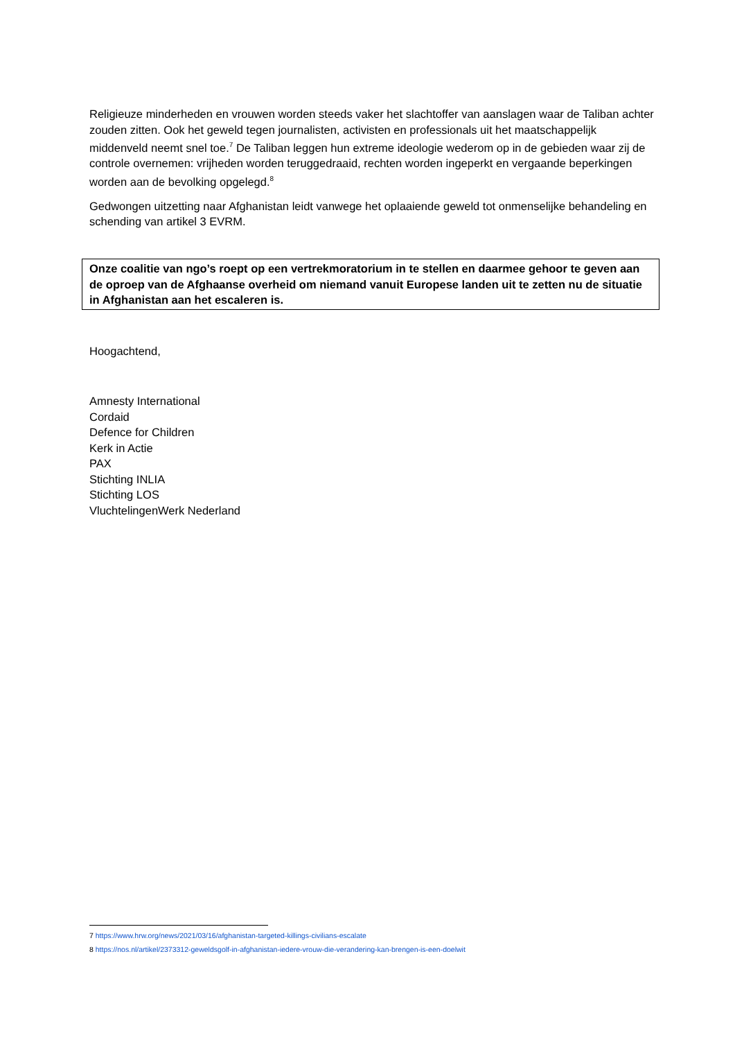Religieuze minderheden en vrouwen worden steeds vaker het slachtoffer van aanslagen waar de Taliban achter zouden zitten. Ook het geweld tegen journalisten, activisten en professionals uit het maatschappelijk middenveld neemt snel toe.<sup>7</sup> De Taliban leggen hun extreme ideologie wederom op in de gebieden waar zij de controle overnemen: vrijheden worden teruggedraaid, rechten worden ingeperkt en vergaande beperkingen worden aan de bevolking opgelegd.<sup>8</sup>
Gedwongen uitzetting naar Afghanistan leidt vanwege het oplaaiende geweld tot onmenselijke behandeling en schending van artikel 3 EVRM.
Onze coalitie van ngo’s roept op een vertrekmoratorium in te stellen en daarmee gehoor te geven aan de oproep van de Afghaanse overheid om niemand vanuit Europese landen uit te zetten nu de situatie in Afghanistan aan het escaleren is.
Hoogachtend,
Amnesty International
Cordaid
Defence for Children
Kerk in Actie
PAX
Stichting INLIA
Stichting LOS
VluchtelingenWerk Nederland
7 https://www.hrw.org/news/2021/03/16/afghanistan-targeted-killings-civilians-escalate
8 https://nos.nl/artikel/2373312-geweldsgolf-in-afghanistan-iedere-vrouw-die-verandering-kan-brengen-is-een-doelwit